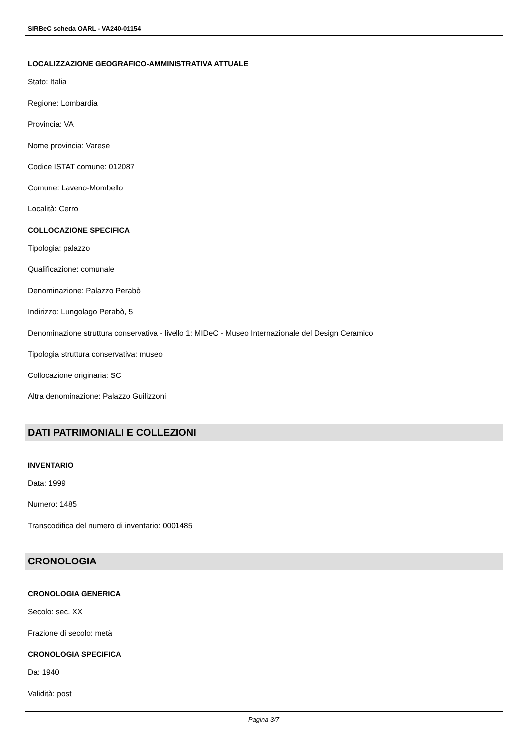SIRBeC scheda OARL - VA240-01154
LOCALIZZAZIONE GEOGRAFICO-AMMINISTRATIVA ATTUALE
Stato: Italia
Regione: Lombardia
Provincia: VA
Nome provincia: Varese
Codice ISTAT comune: 012087
Comune: Laveno-Mombello
Località: Cerro
COLLOCAZIONE SPECIFICA
Tipologia: palazzo
Qualificazione: comunale
Denominazione: Palazzo Perabò
Indirizzo: Lungolago Perabò, 5
Denominazione struttura conservativa - livello 1: MIDeC - Museo Internazionale del Design Ceramico
Tipologia struttura conservativa: museo
Collocazione originaria: SC
Altra denominazione: Palazzo Guilizzoni
DATI PATRIMONIALI E COLLEZIONI
INVENTARIO
Data: 1999
Numero: 1485
Transcodifica del numero di inventario: 0001485
CRONOLOGIA
CRONOLOGIA GENERICA
Secolo: sec. XX
Frazione di secolo: metà
CRONOLOGIA SPECIFICA
Da: 1940
Validità: post
Pagina 3/7